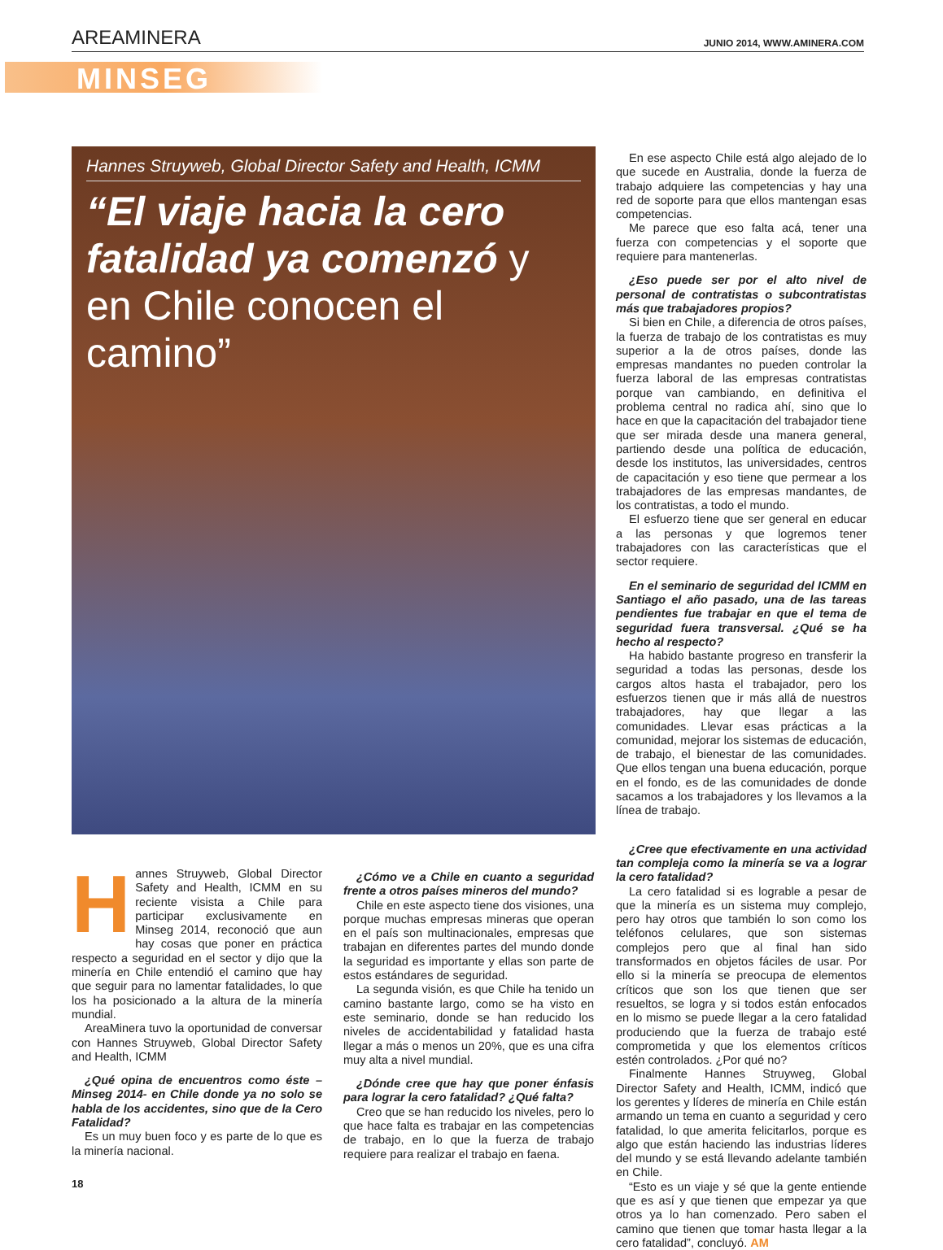AREAMINERA JUNIO 2014, WWW.AMINERA.COM
MINSEG
Hannes Struyweb, Global Director Safety and Health, ICMM
“El viaje hacia la cero fatalidad ya comenzó y en Chile conocen el camino”
Hannes Struyweb, Global Director Safety and Health, ICMM en su reciente visista a Chile para participar exclusivamente en Minseg 2014, reconoció que aun hay cosas que poner en práctica respecto a seguridad en el sector y dijo que la minería en Chile entendió el camino que hay que seguir para no lamentar fatalidades, lo que los ha posicionado a la altura de la minería mundial.
AreaMinera tuvo la oportunidad de conversar con Hannes Struyweb, Global Director Safety and Health, ICMM
¿Qué opina de encuentros como éste – Minseg 2014- en Chile donde ya no solo se habla de los accidentes, sino que de la Cero Fatalidad?
Es un muy buen foco y es parte de lo que es la minería nacional.
¿Cómo ve a Chile en cuanto a seguridad frente a otros países mineros del mundo?
Chile en este aspecto tiene dos visiones, una porque muchas empresas mineras que operan en el país son multinacionales, empresas que trabajan en diferentes partes del mundo donde la seguridad es importante y ellas son parte de estos estándares de seguridad.
La segunda visión, es que Chile ha tenido un camino bastante largo, como se ha visto en este seminario, donde se han reducido los niveles de accidentabilidad y fatalidad hasta llegar a más o menos un 20%, que es una cifra muy alta a nivel mundial.
¿Dónde cree que hay que poner énfasis para lograr la cero fatalidad? ¿Qué falta?
Creo que se han reducido los niveles, pero lo que hace falta es trabajar en las competencias de trabajo, en lo que la fuerza de trabajo requiere para realizar el trabajo en faena.
En ese aspecto Chile está algo alejado de lo que sucede en Australia, donde la fuerza de trabajo adquiere las competencias y hay una red de soporte para que ellos mantengan esas competencias.
Me parece que eso falta acá, tener una fuerza con competencias y el soporte que requiere para mantenerlas.
¿Eso puede ser por el alto nivel de personal de contratistas o subcontratistas más que trabajadores propios?
Si bien en Chile, a diferencia de otros países, la fuerza de trabajo de los contratistas es muy superior a la de otros países, donde las empresas mandantes no pueden controlar la fuerza laboral de las empresas contratistas porque van cambiando, en definitiva el problema central no radica ahí, sino que lo hace en que la capacitación del trabajador tiene que ser mirada desde una manera general, partiendo desde una política de educación, desde los institutos, las universidades, centros de capacitación y eso tiene que permear a los trabajadores de las empresas mandantes, de los contratistas, a todo el mundo.
El esfuerzo tiene que ser general en educar a las personas y que logremos tener trabajadores con las características que el sector requiere.
En el seminario de seguridad del ICMM en Santiago el año pasado, una de las tareas pendientes fue trabajar en que el tema de seguridad fuera transversal. ¿Qué se ha hecho al respecto?
Ha habido bastante progreso en transferir la seguridad a todas las personas, desde los cargos altos hasta el trabajador, pero los esfuerzos tienen que ir más allá de nuestros trabajadores, hay que llegar a las comunidades. Llevar esas prácticas a la comunidad, mejorar los sistemas de educación, de trabajo, el bienestar de las comunidades. Que ellos tengan una buena educación, porque en el fondo, es de las comunidades de donde sacamos a los trabajadores y los llevamos a la línea de trabajo.
¿Cree que efectivamente en una actividad tan compleja como la minería se va a lograr la cero fatalidad?
La cero fatalidad si es lograble a pesar de que la minería es un sistema muy complejo, pero hay otros que también lo son como los teléfonos celulares, que son sistemas complejos pero que al final han sido transformados en objetos fáciles de usar. Por ello si la minería se preocupa de elementos críticos que son los que tienen que ser resueltos, se logra y si todos están enfocados en lo mismo se puede llegar a la cero fatalidad produciendo que la fuerza de trabajo esté comprometida y que los elementos críticos estén controlados. ¿Por qué no?
Finalmente Hannes Struyweg, Global Director Safety and Health, ICMM, indicó que los gerentes y líderes de minería en Chile están armando un tema en cuanto a seguridad y cero fatalidad, lo que amerita felicitarlos, porque es algo que están haciendo las industrias líderes del mundo y se está llevando adelante también en Chile.
“Esto es un viaje y sé que la gente entiende que es así y que tienen que empezar ya que otros ya lo han comenzado. Pero saben el camino que tienen que tomar hasta llegar a la cero fatalidad”, concluyó. AM
18